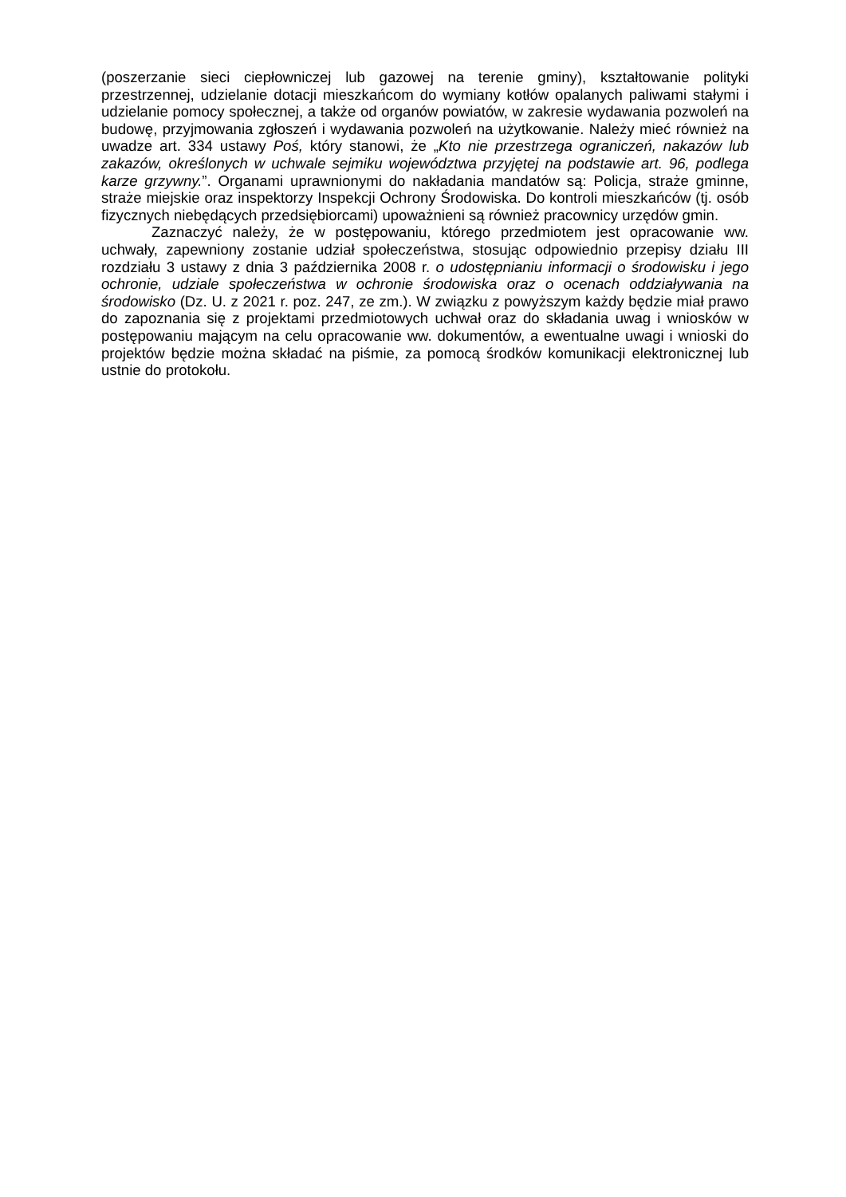(poszerzanie sieci ciepłowniczej lub gazowej na terenie gminy), kształtowanie polityki przestrzennej, udzielanie dotacji mieszkańcom do wymiany kotłów opalanych paliwami stałymi i udzielanie pomocy społecznej, a także od organów powiatów, w zakresie wydawania pozwoleń na budowę, przyjmowania zgłoszeń i wydawania pozwoleń na użytkowanie. Należy mieć również na uwadze art. 334 ustawy Poś, który stanowi, że „Kto nie przestrzega ograniczeń, nakazów lub zakazów, określonych w uchwale sejmiku województwa przyjętej na podstawie art. 96, podlega karze grzywny.”. Organami uprawnionymi do nakładania mandatów są: Policja, straże gminne, straże miejskie oraz inspektorzy Inspekcji Ochrony Środowiska. Do kontroli mieszkańców (tj. osób fizycznych niebędących przedsiębiorcami) upoważnieni są również pracownicy urzędów gmin.
Zaznaczyć należy, że w postępowaniu, którego przedmiotem jest opracowanie ww. uchwały, zapewniony zostanie udział społeczeństwa, stosując odpowiednio przepisy działu III rozdziału 3 ustawy z dnia 3 października 2008 r. o udostępnianiu informacji o środowisku i jego ochronie, udziale społeczeństwa w ochronie środowiska oraz o ocenach oddziaływania na środowisko (Dz. U. z 2021 r. poz. 247, ze zm.). W związku z powyższym każdy będzie miał prawo do zapoznania się z projektami przedmiotowych uchwał oraz do składania uwag i wniosków w postępowaniu mającym na celu opracowanie ww. dokumentów, a ewentualne uwagi i wnioski do projektów będzie można składać na piśmie, za pomocą środków komunikacji elektronicznej lub ustnie do protokołu.